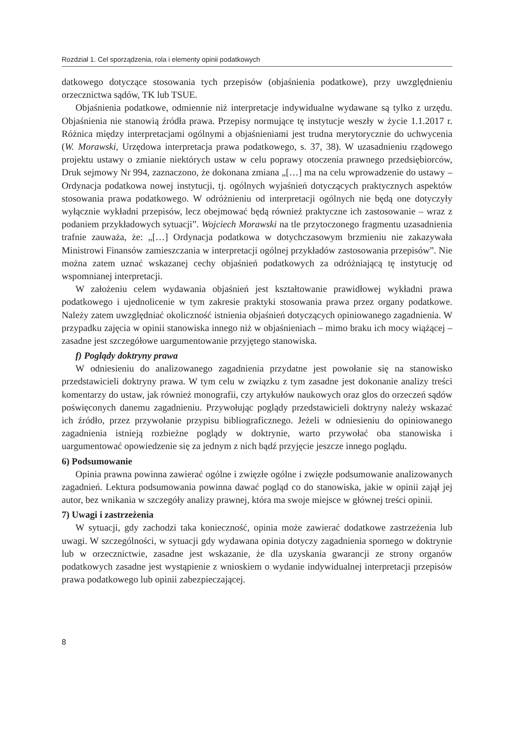Rozdział 1. Cel sporządzenia, rola i elementy opinii podatkowych
datkowego dotyczące stosowania tych przepisów (objaśnienia podatkowe), przy uwzględnieniu orzecznictwa sądów, TK lub TSUE.
Objaśnienia podatkowe, odmiennie niż interpretacje indywidualne wydawane są tylko z urzędu. Objaśnienia nie stanowią źródła prawa. Przepisy normujące tę instytucje weszły w życie 1.1.2017 r. Różnica między interpretacjami ogólnymi a objaśnieniami jest trudna merytorycznie do uchwycenia (W. Morawski, Urzędowa interpretacja prawa podatkowego, s. 37, 38). W uzasadnieniu rządowego projektu ustawy o zmianie niektórych ustaw w celu poprawy otoczenia prawnego przedsiębiorców, Druk sejmowy Nr 994, zaznaczono, że dokonana zmiana „[…] ma na celu wprowadzenie do ustawy – Ordynacja podatkowa nowej instytucji, tj. ogólnych wyjaśnień dotyczących praktycznych aspektów stosowania prawa podatkowego. W odróżnieniu od interpretacji ogólnych nie będą one dotyczyły wyłącznie wykładni przepisów, lecz obejmować będą również praktyczne ich zastosowanie – wraz z podaniem przykładowych sytuacji”. Wojciech Morawski na tle przytoczonego fragmentu uzasadnienia trafnie zauważa, że: „[…] Ordynacja podatkowa w dotychczasowym brzmieniu nie zakazywała Ministrowi Finansów zamieszczania w interpretacji ogólnej przykładów zastosowania przepisów”. Nie można zatem uznać wskazanej cechy objaśnień podatkowych za odróżniającą tę instytucję od wspomnianej interpretacji.
W założeniu celem wydawania objaśnień jest kształtowanie prawidłowej wykładni prawa podatkowego i ujednolicenie w tym zakresie praktyki stosowania prawa przez organy podatkowe. Należy zatem uwzględniać okoliczność istnienia objaśnień dotyczących opiniowanego zagadnienia. W przypadku zajęcia w opinii stanowiska innego niż w objaśnieniach – mimo braku ich mocy wiążącej – zasadne jest szczegółowe uargumentowanie przyjętego stanowiska.
f) Poglądy doktryny prawa
W odniesieniu do analizowanego zagadnienia przydatne jest powołanie się na stanowisko przedstawicieli doktryny prawa. W tym celu w związku z tym zasadne jest dokonanie analizy treści komentarzy do ustaw, jak również monografii, czy artykułów naukowych oraz glos do orzeczeń sądów poświęconych danemu zagadnieniu. Przywołując poglądy przedstawicieli doktryny należy wskazać ich źródło, przez przywołanie przypisu bibliograficznego. Jeżeli w odniesieniu do opiniowanego zagadnienia istnieją rozbieżne poglądy w doktrynie, warto przywołać oba stanowiska i uargumentować opowiedzenie się za jednym z nich bądź przyjęcie jeszcze innego poglądu.
6) Podsumowanie
Opinia prawna powinna zawierać ogólne i zwięzłe ogólne i zwięzłe podsumowanie analizowanych zagadnień. Lektura podsumowania powinna dawać pogląd co do stanowiska, jakie w opinii zajął jej autor, bez wnikania w szczegóły analizy prawnej, która ma swoje miejsce w głównej treści opinii.
7) Uwagi i zastrzeżenia
W sytuacji, gdy zachodzi taka konieczność, opinia może zawierać dodatkowe zastrzeżenia lub uwagi. W szczególności, w sytuacji gdy wydawana opinia dotyczy zagadnienia spornego w doktrynie lub w orzecznictwie, zasadne jest wskazanie, że dla uzyskania gwarancji ze strony organów podatkowych zasadne jest wystąpienie z wnioskiem o wydanie indywidualnej interpretacji przepisów prawa podatkowego lub opinii zabezpieczającej.
8